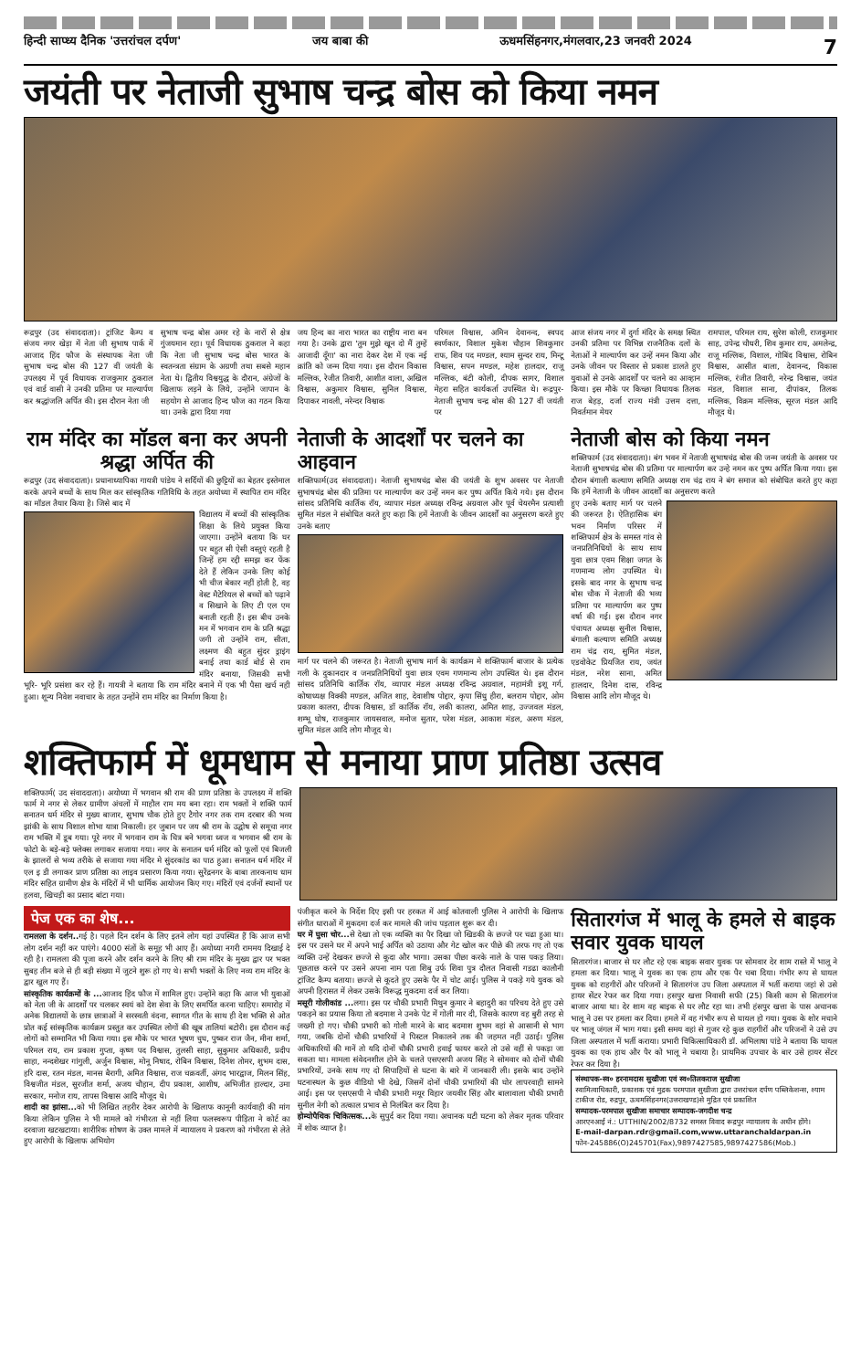हिन्दी साप्ध्य दैनिक 'उत्तरांचल दर्पण' जय बाबा की ऊधमसिंहनगर,मंगलवार,23 जनवरी 2024 7
जयंती पर नेताजी सुभाष चन्द्र बोस को किया नमन
रूद्रपुर (उद संवाददाता)। ट्रांजिट कैम्प व संजय नगर खेड़ा में नेता जी सुभाष पार्क में आजाद हिंद फौज के संस्थापक नेता जी सुभाष चन्द्र बोस की 127 वीं जयंती के उपलक्ष्य में पूर्व विधायक राजकुमार ठुकराल एवं वार्ड वासी ने उनकी प्रतिमा पर माल्यार्पण कर श्रद्धांजलि अर्पित की। इस दौरान नेता जी
सुभाष चन्द्र बोस अमर रहे के नारों से क्षेत्र गुंजयमान रहा। पूर्व विधायक ठुकराल ने कहा कि नेता जी सुभाष चन्द्र बोस भारत के स्वतन्त्रता संग्राम के अग्रणी तथा सबसे महान नेता थे। द्वितीय विश्वयुद्ध के दौरान, अंग्रेजों के खिलाफ लड़ने के लिये, उन्होंने जापान के सहयोग से आजाद हिन्द फौज का गठन किया था। उनके द्वारा दिया गया
जय हिन्द का नारा भारत का राष्ट्रीय नारा बन गया है। उनके द्वारा 'तुम मुझे खून दो मैं तुम्हें आजादी दूँगा' का नारा देकर देश में एक नई क्रांति को जन्म दिया गया। इस दौरान विकास मल्लिक, रेजीत तिवारी, आशीत वाला, अखिल विश्वास, अकुमार विश्वास, सुनिल विश्वास, दिपाकर नावली, नरेन्दर विश्वाक
परिमल विश्वास, अमिन देवानन्द, स्वपद स्वर्णकार, विशाल मुकेश चौहान शिवकुमार राफ, शिव पद मण्डल, श्याम सुन्दर राय, मिन्टू विश्वास, सपन मण्डल, महेश हालदार, राजू मल्लिक, बंटी कोली, दीपक सागर, विशाल मेहरा सहित कार्यकर्ता उपस्थित थे। रूद्रपुर- नेताजी सुभाष चन्द्र बोस की 127 वीं जयंती पर
आज संजय नगर में दुर्गा मंदिर के समक्ष स्थित उनकी प्रतिमा पर विभिन्न राजनैतिक दलों के नेताओं ने माल्यार्पण कर उन्हें नमन किया और उनके जीवन पर विस्तार से प्रकाश डालते हुए युवाओं से उनके आदर्शों पर चलने का आव्हान किया। इस मौके पर किच्छा विधायक तिलक राज बेहड़, दर्जा राज्य मंत्री उत्तम दत्ता, निवर्तमान मेयर
रामपाल, परिमल राय, सुरेश कोली, राजकुमार साह, उपेन्द्र चौधरी, शिव कुमार राय, अमलेन्द्र, राजू मल्लिक, विशाल, गोबिंद विश्वास, रोबिन विश्वास, आसीत बाला, देवानन्द, विकास मल्लिक, रंजीत तिवारी, नरेन्द्र विश्वास, जयंत मंडल, विशाल साना, दीपांकर, तिलक मल्लिक, विक्रम मल्लिक, सूरज मंडल आदि मौजूद थे।
राम मंदिर का मॉडल बना कर अपनी श्रद्धा अर्पित की
रूद्रपुर (उद संवाददाता)। प्रधानाध्यापिका गायत्री पांडेय ने सर्दियों की छुट्टियों का बेहतर इस्तेमाल करके अपने बच्चों के साथ मिल कर सांस्कृतिक गतिविधि के तहत अयोध्या में स्थापित राम मंदिर का मॉडल तैयार किया है। जिसे बाद में
विद्यालय में बच्चों की सांस्कृतिक शिक्षा के लिये प्रयुक्त किया जाएगा। उन्होंने बताया कि घर पर बहुत सी ऐसी वस्तुएं रहती है जिन्हें हम रद्दी समझ कर फेंक देते हैं लेकिन उनके लिए कोई भी चीज बेकार नहीं होती है, वह वेस्ट मैटेरियल से बच्चों को पढ़ाने व सिखाने के लिए टी एल एम बनाती रहती हैं। इस बीच उनके मन में भगवान राम के प्रति श्रद्धा जगी तो उन्होंने राम, सीता, लक्ष्मण की बहुत सुंदर ड्राइंग बनाई तथा कार्ड बोर्ड से राम मंदिर बनाया, जिसकी सभी भूरि- भूरि प्रसंशा कर रहे हैं। गायत्री ने बताया कि राम मंदिर बनाने में एक भी पैसा खर्च नही हुआ। शून्य निवेश नवाचार के तहत उन्होंने राम मंदिर का निर्माण किया है।
नेताजी के आदर्शों पर चलने का आहवान
शक्तिफार्म(उद संवाददाता)। नेताजी सुभाषचंद्र बोस की जयंती के शुभ अवसर पर नेताजी सुभाषचंद्र बोस की प्रतिमा पर माल्यार्पण कर उन्हें नमन कर पुष्प अर्पित किये गये। इस दौरान सांसद प्रतिनिधि कार्तिक रॉय, व्यापार मंडल अध्यक्ष रविन्द्र अग्रवाल और पूर्व चेयरमैन प्रत्याशी सुमित मंडल ने संबोधित करते हुए कहा कि हमें नेताजी के जीवन आदर्शों का अनुसरण करते हुए उनके बताए
मार्ग पर चलने की जरूरत है। नेताजी सुभाष मार्ग के कार्यक्रम मे शक्तिफार्म बाजार के प्रत्येक गली के दुकानदार व जनप्रतिनिधियों युवा छात्र एवम गणमान्य लोग उपस्थित थे। इस दौरान सांसद प्रतिनिधि कार्तिक रॉय, व्यापार मंडल अध्यक्ष रविन्द्र अग्रवाल, महामंत्री इशू गर्ग, कोषाध्यक्ष विक्की मण्डल, अजित शाह, देवाशीष पोद्दार, कृपा सिंधु हीरा, बलराम पोद्दार, ओम प्रकाश कालरा, दीपक विश्वास, डॉ कार्तिक रॉय, लकी कालरा, अमित शाह, उज्जवल मंडल, शम्भू घोष, राजकुमार जायसवाल, मनोज सुतार, परेश मंडल, आकाश मंडल, अरुण मंडल, सुमित मंडल आदि लोग मौजूद थे।
नेताजी बोस को किया नमन
शक्तिफार्म (उद संवाददाता)। बंग भवन में नेताजी सुभाषचंद्र बोस की जन्म जयंती के अवसर पर नेताजी सुभाषचंद्र बोस की प्रतिमा पर माल्यार्पण कर उन्हे नमन कर पुष्प अर्पित किया गया। इस दौरान बंगाली कल्याण समिति अध्यक्ष राम चंद्र राय ने बंग समाज को संबोधित करते हुए कहा कि हमें नेताजी के जीवन आदर्शों का अनुसरण करते
हुए उनके बताए मार्ग पर चलने की जरूरत है। ऐतिहासिक बंग भवन निर्माण परिसर में शक्तिफार्म क्षेत्र के समस्त गांव से जनप्रतिनिधियों के साथ साथ युवा छात्र एवम शिक्षा जगत के गणमान्य लोग उपस्थित थे। इसके बाद नगर के सुभाष चन्द्र बोस चौक में नेताजी की भव्य प्रतिमा पर माल्यार्पण कर पुष्प वर्षा की गई। इस दौरान नगर पंचायत अध्यक्ष सुनील विश्वास, बंगाली कल्याण समिति अध्यक्ष राम चंद्र राय, सुमित मंडल, एडवोकेट प्रियजित राय, जयंत मंडल, नरेश साना, अमित हालदार, दिनेश दास, रविन्द्र विश्वास आदि लोग मौजूद थे।
शक्तिफार्म में धूमधाम से मनाया प्राण प्रतिष्ठा उत्सव
शक्तिफार्म( उद संवाददाता)। अयोध्या में भगवान श्री राम की प्राण प्रतिष्ठा के उपलक्ष्य में शक्ति फार्म मे नगर से लेकर ग्रामीण अंचलों में माहौल राम मय बना रहा। राम भक्तों ने शक्ति फार्म सनातन धर्म मंदिर से मुख्य बाजार, सुभाष चौक होते हुए टैगोर नगर तक राम दरबार की भव्य झांकी के साथ विशाल शोभा यात्रा निकाली। हर जुबान पर जय श्री राम के उद्घोष से समूचा नगर राम भक्ति में डूब गया। पूरे नगर में भगवान राम के चित्र बने भगवा ध्वज व भगवान श्री राम के फोटो के बड़े-बड़े फ्लेक्स लगाकर सजाया गया। नगर के सनातन धर्म मंदिर को फूलों एवं बिजली के झालरों से भव्य तरीके से सजाया गया मंदिर मे सुंदरकांड का पाठ हुआ। सनातन धर्म मंदिर में एल इ डी लगाकर प्राण प्रतिष्ठा का लाइव प्रसारण किया गया। सुरेंद्रनगर के बाबा तारकनाथ धाम मंदिर सहित ग्रामीण क्षेत्र के मंदिरों में भी धार्मिक आयोजन किए गए। मंदिरों एवं दर्जनों स्थानों पर हलवा, खिचड़ी का प्रसाद बांटा गया।
पेज एक का शेष...
रामलला के दर्शन.. गई है। पहले दिन दर्शन के लिए इतने लोग यहां उपस्थित हैं कि आज सभी लोग दर्शन नहीं कर पाएंगे। 4000 संतों के समूह भी आए हैं। अयोध्या नगरी राममय दिखाई दे रही है। रामलला की पूजा करने और दर्शन करने के लिए श्री राम मंदिर के मुख्य द्वार पर भक्त सुबह तीन बजे से ही बड़ी संख्या में जुटने शुरू हो गए थे। सभी भक्तों के लिए नव्य राम मंदिर के द्वार खुल गए हैं।
सांस्कृतिक कार्यक्रमों के ... आजाद हिंद फौज में शामिल हुए। उन्होंने कहा कि आज भी युवाओं को नेता जी के आदर्शों पर चलकर स्वयं को देश सेवा के लिए समर्पित करना चाहिए। समारोह में अनेक विद्यालयों के छात्र छात्राओं ने सरस्वती वंदना, स्वागत गीत के साथ ही देश भक्ति से ओत प्रोत कई सांस्कृतिक कार्यक्रम प्रस्तुत कर उपस्थित लोगों की खूब तालियां बटोरी। इस दौरान कई लोगों को सम्मानित भी किया गया। इस मौके पर भारत भूषण चुघ, पुष्कर राज जैन, मीना शर्मा, परिमल राय, राम प्रकाश गुप्ता, कृष्ण पद विश्वास, तुलसी साहा, सुकुमार अधिकारी, प्रदीप साहा, नन्दशेखर गांगुली, अर्जुन विश्वास, मोनू निषाद, रोबिन विश्वास, दिनेश तोमर, शुभम दास, हरि दास, रतन मंडल, मानस बैरागी, अमित विश्वास, राज चक्रवर्ती, अंगद भारद्वाज, मिलन सिंह, विश्वजीत मंडल, सुरजीत शर्मा, अजय चौहान, दीप प्रकाश, आशीष, अभिजीत हाल्दार, उमा सरकार, मनोज राय, तापस विश्वास आदि मौजूद थे।
शादी का झांसा... को भी लिखित तहरीर देकर आरोपी के खिलाफ कानूनी कार्यवाही की मांग किया लेकिन पुलिस ने भी मामले को गंभीरता से नहीं लिया फलस्वरूप पीड़िता ने कोर्ट का दरवाजा खटखटाया। शारीरिक शोषण के उक्त मामले में न्यायालय ने प्रकरण को गंभीरता से लेते हुए आरोपी के खिलाफ अभियोग
पंजीकृत करने के निर्देश दिए इसी पर हरकत में आई कोतवाली पुलिस ने आरोपी के खिलाफ संगीत धाराओं में मुकदमा दर्ज कर मामले की जांच पड़ताल शुरू कर दी।
घर में घुसा चोर... से देखा तो एक व्यक्ति का पैर दिखा जो खिडकी के छज्जे पर चढा हुआ था। इस पर उसने घर में अपने भाई अर्पित को उठाया और गेट खोल कर पीछे की तरफ गए तो एक व्यक्ति उन्हें देखकर छज्जे से कूदा और भागा। उसका पीछा करके नाले के पास पकड़ लिया। पूछताछ करने पर उसने अपना नाम पता शिबु उर्फ शिवा पुत्र दौलत निवासी गडढा कालौनी ट्रांजिट कैम्प बताया। छज्जे से कूदते हुए उसके पैर में चोट आई। पुलिस ने पकड़े गये युवक को अपनी हिरासत में लेकर उसके विरूद्ध मुकदमा दर्ज कर लिया।
मसूरी गोलीकांड ... लगा। इस पर चौकी प्रभारी मिथुन कुमार ने बहादुरी का परिचय देते हुए उसे पकड़ने का प्रयास किया तो बदमाश ने उनके पेट में गोली मार दी, जिसके कारण वह बुरी तरह से जख्मी हो गए। चौकी प्रभारी को गोली मारने के बाद बदमाश शुभम वहां से आसानी से भाग गया, जबकि दोनों चौकी प्रभारियों ने पिस्टल निकालने तक की जहमत नहीं उठाई। पुलिस अधिकारियों की मानें तो यदि दोनों चौकी प्रभारी हवाई फायर करते तो उसे वहीं से पकड़ा जा सकता था। मामला संवेदनशील होने के चलते एसएसपी अजय सिंह ने सोमवार को दोनों चौकी प्रभारियों, उनके साथ गए दो सिपाहियों से घटना के बारे में जानकारी ली। इसके बाद उन्होंने घटनास्थल के कुछ वीडियो भी देखे, जिसमें दोनों चौकी प्रभारियों की घोर लापरवाही सामने आई। इस पर एसएसपी ने चौकी प्रभारी मयूर विहार जयवीर सिंह और बालावाला चौकी प्रभारी सुनील नेगी को तत्काल प्रभाव से निलंबित कर दिया है।
होम्योपैथिक चिकित्सक... के सुपुर्द कर दिया गया। अचानक घटी घटना को लेकर मृतक परिवार में शोक व्याप्त है।
सितारगंज में भालू के हमले से बाइक सवार युवक घायल
सितारगंज। बाजार से घर लौट रहे एक बाइक सवार युवक पर सोमवार देर शाम रास्ते में भालू ने हमला कर दिया। भालू ने युवक का एक हाथ और एक पैर चबा दिया। गंभीर रूप से घायल युवक को राहगीरों और परिजनों ने सितारगंज उप जिला अस्पताल में भर्ती कराया जहां से उसे हायर सेंटर रेफर कर दिया गया। हसपुर खत्ता निवासी सफी (25) किसी काम से सितारगंज बाजार आया था। देर शाम वह बाइक से घर लौट रहा था। तभी हंसपुर खत्ता के पास अचानक भालू ने उस पर हमला कर दिया। हमले में वह गंभीर रूप से घायल हो गया। युवक के शोर मचाने पर भालू जंगल में भाग गया। इसी समय वहां से गुजर रहे कुछ राहगीरों और परिजनों ने उसे उप जिला अस्पताल में भर्ती कराया। प्रभारी चिकित्साधिकारी डॉ. अभिलाषा पांडे ने बताया कि घायल युवक का एक हाथ और पैर को भालू ने चबाया है। प्राथमिक उपचार के बार उसे हायर सेंटर रेफर कर दिया है।
संस्थापक-स्व० हरनामदास सुखीजा एवं स्व०तिलकराज सुखीजा
स्वामित्वाधिकारी, प्रकाशक एवं मुद्रक परमपाल सुखीजा द्वारा उत्तरांचल दर्पण पब्लिकेशन्स, श्याम टाकीज रोड, रुद्रपुर, ऊधमसिंहनगर(उत्तराखण्ड)से मुद्रित एवं प्रकाशित
सम्पादक-परमपाल सुखीजा समाचार सम्पादक-जगदीश चन्द्र
आरएनआई नं.: UTTHIN/2002/8732 समस्त विवाद रूद्रपुर न्यायालय के अधीन होंगे।
E-mail-darpan.rdr@gmail.com,www.uttaranchaldarpan.in
फोन-245886(O)245701(Fax),9897427585,9897427586(Mob.)